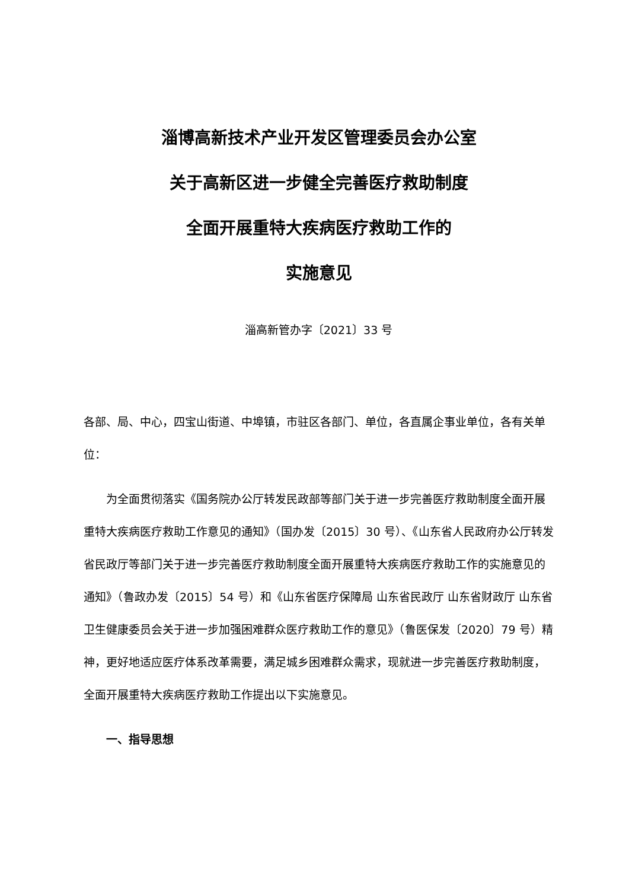淄博高新技术产业开发区管理委员会办公室
关于高新区进一步健全完善医疗救助制度
全面开展重特大疾病医疗救助工作的
实施意见
淄高新管办字〔2021〕33 号
各部、局、中心，四宝山街道、中埠镇，市驻区各部门、单位，各直属企事业单位，各有关单位：
为全面贯彻落实《国务院办公厅转发民政部等部门关于进一步完善医疗救助制度全面开展重特大疾病医疗救助工作意见的通知》（国办发〔2015〕30 号）、《山东省人民政府办公厅转发省民政厅等部门关于进一步完善医疗救助制度全面开展重特大疾病医疗救助工作的实施意见的通知》（鲁政办发〔2015〕54 号）和《山东省医疗保障局 山东省民政厅 山东省财政厅 山东省卫生健康委员会关于进一步加强困难群众医疗救助工作的意见》（鲁医保发〔2020〕79 号）精神，更好地适应医疗体系改革需要，满足城乡困难群众需求，现就进一步完善医疗救助制度，全面开展重特大疾病医疗救助工作提出以下实施意见。
一、指导思想